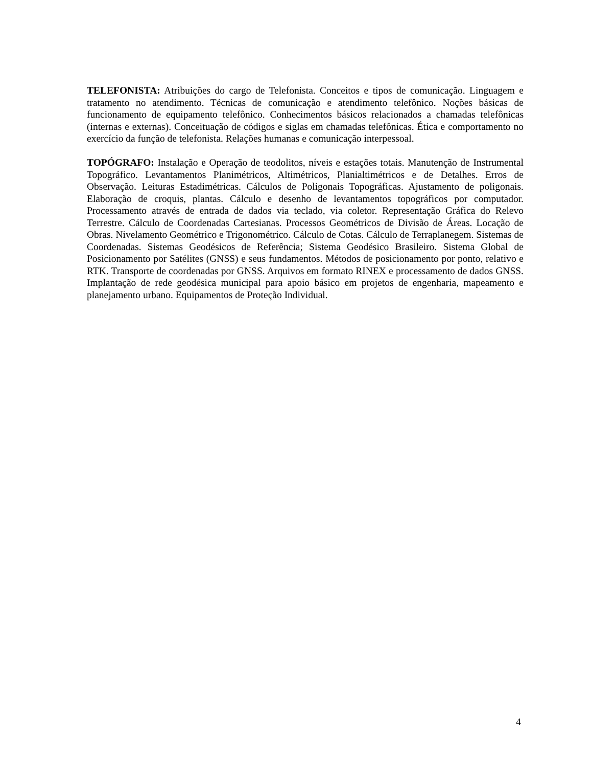TELEFONISTA: Atribuições do cargo de Telefonista. Conceitos e tipos de comunicação. Linguagem e tratamento no atendimento. Técnicas de comunicação e atendimento telefônico. Noções básicas de funcionamento de equipamento telefônico. Conhecimentos básicos relacionados a chamadas telefônicas (internas e externas). Conceituação de códigos e siglas em chamadas telefônicas. Ética e comportamento no exercício da função de telefonista. Relações humanas e comunicação interpessoal.
TOPÓGRAFO: Instalação e Operação de teodolitos, níveis e estações totais. Manutenção de Instrumental Topográfico. Levantamentos Planimétricos, Altimétricos, Planialtimétricos e de Detalhes. Erros de Observação. Leituras Estadimétricas. Cálculos de Poligonais Topográficas. Ajustamento de poligonais. Elaboração de croquis, plantas. Cálculo e desenho de levantamentos topográficos por computador. Processamento através de entrada de dados via teclado, via coletor. Representação Gráfica do Relevo Terrestre. Cálculo de Coordenadas Cartesianas. Processos Geométricos de Divisão de Áreas. Locação de Obras. Nivelamento Geométrico e Trigonométrico. Cálculo de Cotas. Cálculo de Terraplanegem. Sistemas de Coordenadas. Sistemas Geodésicos de Referência; Sistema Geodésico Brasileiro. Sistema Global de Posicionamento por Satélites (GNSS) e seus fundamentos. Métodos de posicionamento por ponto, relativo e RTK. Transporte de coordenadas por GNSS. Arquivos em formato RINEX e processamento de dados GNSS. Implantação de rede geodésica municipal para apoio básico em projetos de engenharia, mapeamento e planejamento urbano. Equipamentos de Proteção Individual.
4